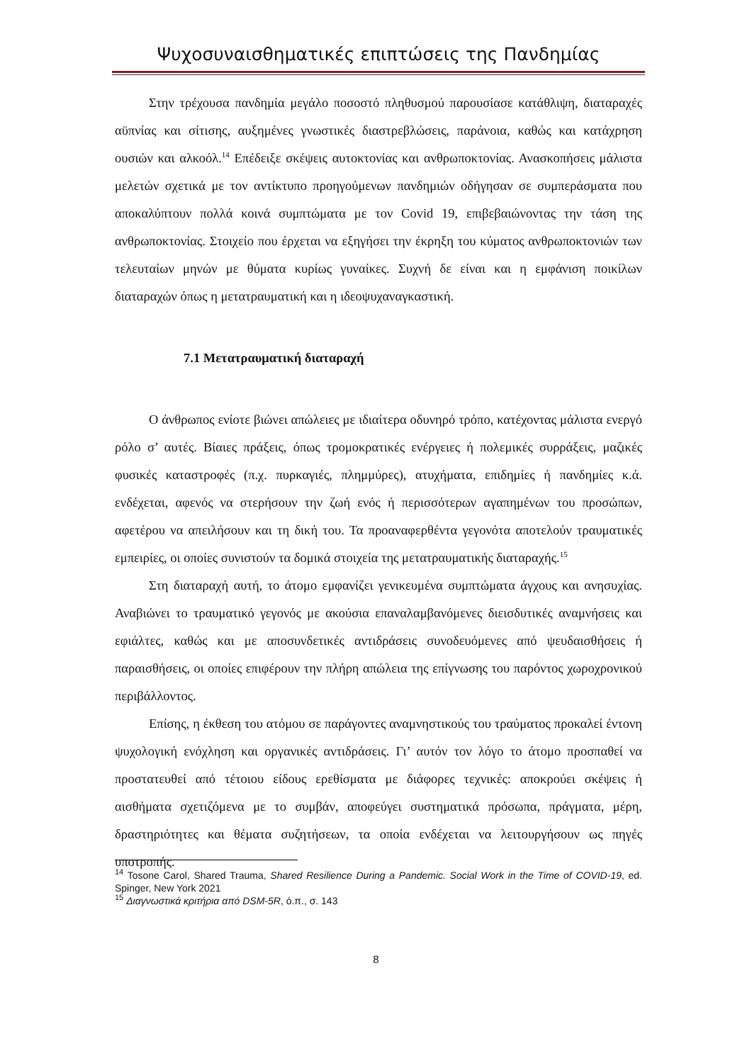Ψυχοσυναισθηματικές επιπτώσεις της Πανδημίας
Στην τρέχουσα πανδημία μεγάλο ποσοστό πληθυσμού παρουσίασε κατάθλιψη, διαταραχές αϋπνίας και σίτισης, αυξημένες γνωστικές διαστρεβλώσεις, παράνοια, καθώς και κατάχρηση ουσιών και αλκοόλ.<sup>14</sup> Επέδειξε σκέψεις αυτοκτονίας και ανθρωποκτονίας. Ανασκοπήσεις μάλιστα μελετών σχετικά με τον αντίκτυπο προηγούμενων πανδημιών οδήγησαν σε συμπεράσματα που αποκαλύπτουν πολλά κοινά συμπτώματα με τον Covid 19, επιβεβαιώνοντας την τάση της ανθρωποκτονίας. Στοιχείο που έρχεται να εξηγήσει την έκρηξη του κύματος ανθρωποκτονιών των τελευταίων μηνών με θύματα κυρίως γυναίκες. Συχνή δε είναι και η εμφάνιση ποικίλων διαταραχών όπως η μετατραυματική και η ιδεοψυχαναγκαστική.
7.1 Μετατραυματική διαταραχή
Ο άνθρωπος ενίοτε βιώνει απώλειες με ιδιαίτερα οδυνηρό τρόπο, κατέχοντας μάλιστα ενεργό ρόλο σ’ αυτές. Βίαιες πράξεις, όπως τρομοκρατικές ενέργειες ή πολεμικές συρράξεις, μαζικές φυσικές καταστροφές (π.χ. πυρκαγιές, πλημμύρες), ατυχήματα, επιδημίες ή πανδημίες κ.ά. ενδέχεται, αφενός να στερήσουν την ζωή ενός ή περισσότερων αγαπημένων του προσώπων, αφετέρου να απειλήσουν και τη δική του. Τα προαναφερθέντα γεγονότα αποτελούν τραυματικές εμπειρίες, οι οποίες συνιστούν τα δομικά στοιχεία της μετατραυματικής διαταραχής.<sup>15</sup>
Στη διαταραχή αυτή, το άτομο εμφανίζει γενικευμένα συμπτώματα άγχους και ανησυχίας. Αναβιώνει το τραυματικό γεγονός με ακούσια επαναλαμβανόμενες διεισδυτικές αναμνήσεις και εφιάλτες, καθώς και με αποσυνδετικές αντιδράσεις συνοδευόμενες από ψευδαισθήσεις ή παραισθήσεις, οι οποίες επιφέρουν την πλήρη απώλεια της επίγνωσης του παρόντος χωροχρονικού περιβάλλοντος.
Επίσης, η έκθεση του ατόμου σε παράγοντες αναμνηστικούς του τραύματος προκαλεί έντονη ψυχολογική ενόχληση και οργανικές αντιδράσεις. Γι’ αυτόν τον λόγο το άτομο προσπαθεί να προστατευθεί από τέτοιου είδους ερεθίσματα με διάφορες τεχνικές: αποκρούει σκέψεις ή αισθήματα σχετιζόμενα με το συμβάν, αποφεύγει συστηματικά πρόσωπα, πράγματα, μέρη, δραστηριότητες και θέματα συζητήσεων, τα οποία ενδέχεται να λειτουργήσουν ως πηγές υποτροπής.
<sup>14</sup> Tosone Carol, Shared Trauma, Shared Resilience During a Pandemic. Social Work in the Time of COVID-19, ed. Spinger, New York 2021
<sup>15</sup> Διαγνωστικά κριτήρια από DSM-5R, ό.π., σ. 143
8